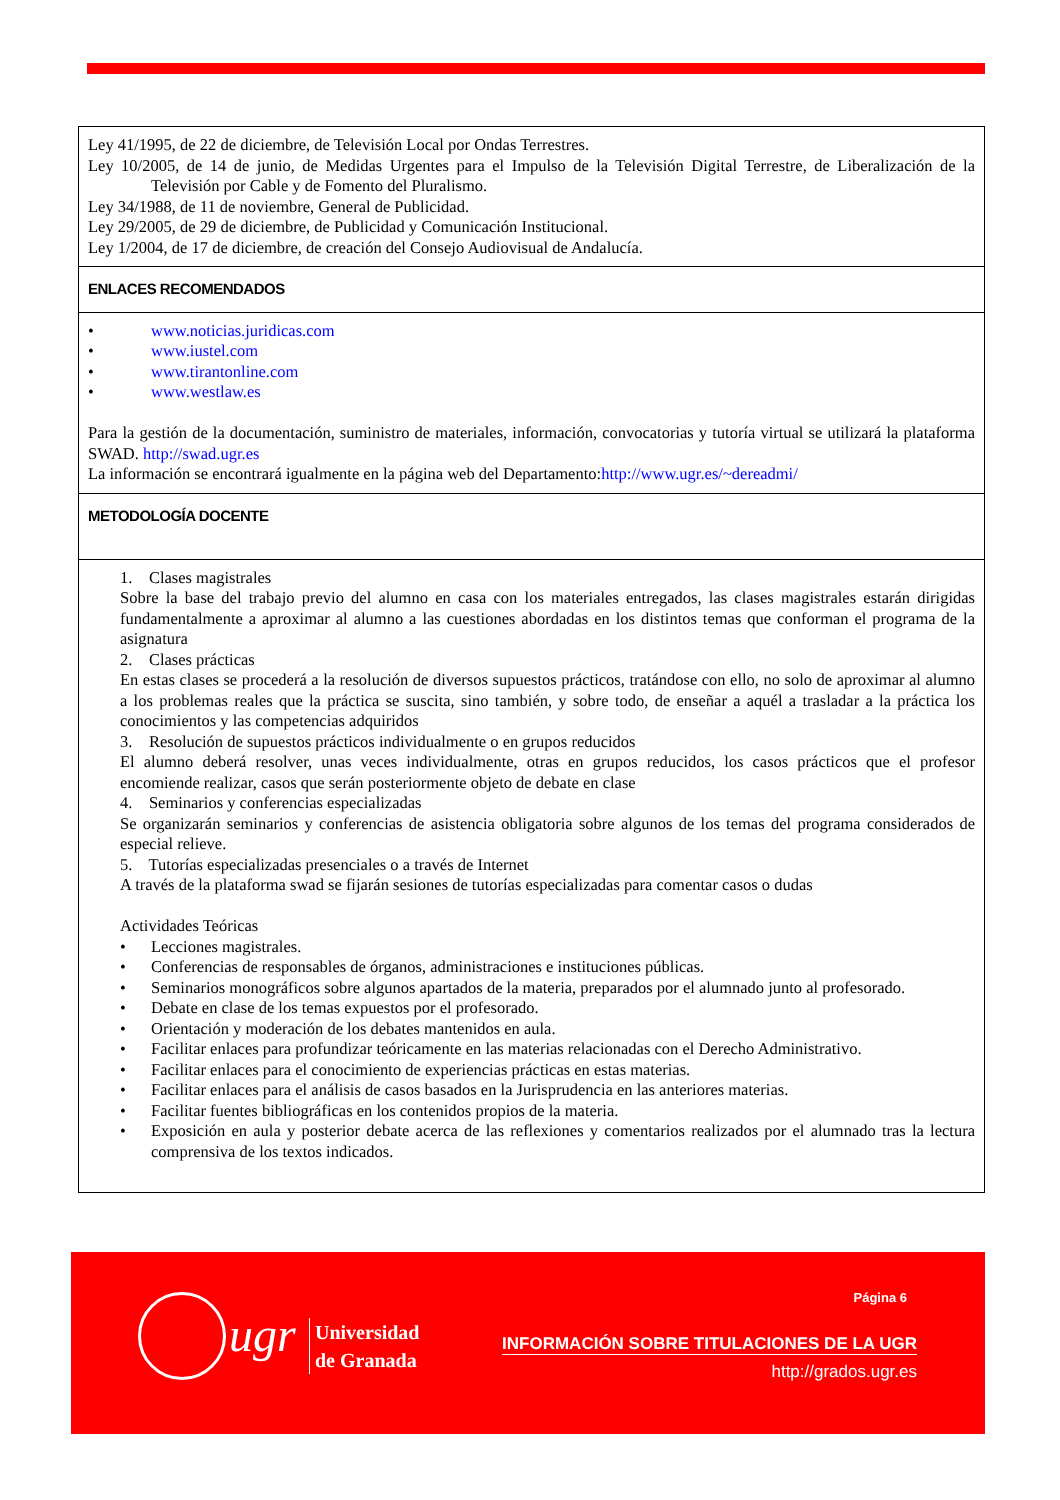| Ley 41/1995, de 22 de diciembre, de Televisión Local por Ondas Terrestres. Ley 10/2005, de 14 de junio, de Medidas Urgentes para el Impulso de la Televisión Digital Terrestre, de Liberalización de la Televisión por Cable y de Fomento del Pluralismo. Ley 34/1988, de 11 de noviembre, General de Publicidad. Ley 29/2005, de 29 de diciembre, de Publicidad y Comunicación Institucional. Ley 1/2004, de 17 de diciembre, de creación del Consejo Audiovisual de Andalucía. |
| ENLACES RECOMENDADOS |
| • www.noticias.juridicas.com • www.iustel.com • www.tirantonline.com • www.westlaw.es Para la gestión de la documentación, suministro de materiales, información, convocatorias y tutoría virtual se utilizará la plataforma SWAD. http://swad.ugr.es La información se encontrará igualmente en la página web del Departamento: http://www.ugr.es/~dereadmi/ |
| METODOLOGÍA DOCENTE |
| 1. Clases magistrales Sobre la base del trabajo previo del alumno en casa con los materiales entregados, las clases magistrales estarán dirigidas fundamentalmente a aproximar al alumno a las cuestiones abordadas en los distintos temas que conforman el programa de la asignatura 2. Clases prácticas En estas clases se procederá a la resolución de diversos supuestos prácticos, tratándose con ello, no solo de aproximar al alumno a los problemas reales que la práctica se suscita, sino también, y sobre todo, de enseñar a aquél a trasladar a la práctica los conocimientos y las competencias adquiridos 3. Resolución de supuestos prácticos individualmente o en grupos reducidos El alumno deberá resolver, unas veces individualmente, otras en grupos reducidos, los casos prácticos que el profesor encomiende realizar, casos que serán posteriormente objeto de debate en clase 4. Seminarios y conferencias especializadas Se organizarán seminarios y conferencias de asistencia obligatoria sobre algunos de los temas del programa considerados de especial relieve. 5. Tutorías especializadas presenciales o a través de Internet A través de la plataforma swad se fijarán sesiones de tutorías especializadas para comentar casos o dudas Actividades Teóricas • Lecciones magistrales. • Conferencias de responsables de órganos, administraciones e instituciones públicas. • Seminarios monográficos sobre algunos apartados de la materia, preparados por el alumnado junto al profesorado. • Debate en clase de los temas expuestos por el profesorado. • Orientación y moderación de los debates mantenidos en aula. • Facilitar enlaces para profundizar teóricamente en las materias relacionadas con el Derecho Administrativo. • Facilitar enlaces para el conocimiento de experiencias prácticas en estas materias. • Facilitar enlaces para el análisis de casos basados en la Jurisprudencia en las anteriores materias. • Facilitar fuentes bibliográficas en los contenidos propios de la materia. • Exposición en aula y posterior debate acerca de las reflexiones y comentarios realizados por el alumnado tras la lectura comprensiva de los textos indicados. |
ugr
Universidad
de Granada
Página 6
INFORMACIÓN SOBRE TITULACIONES DE LA UGR
http://grados.ugr.es